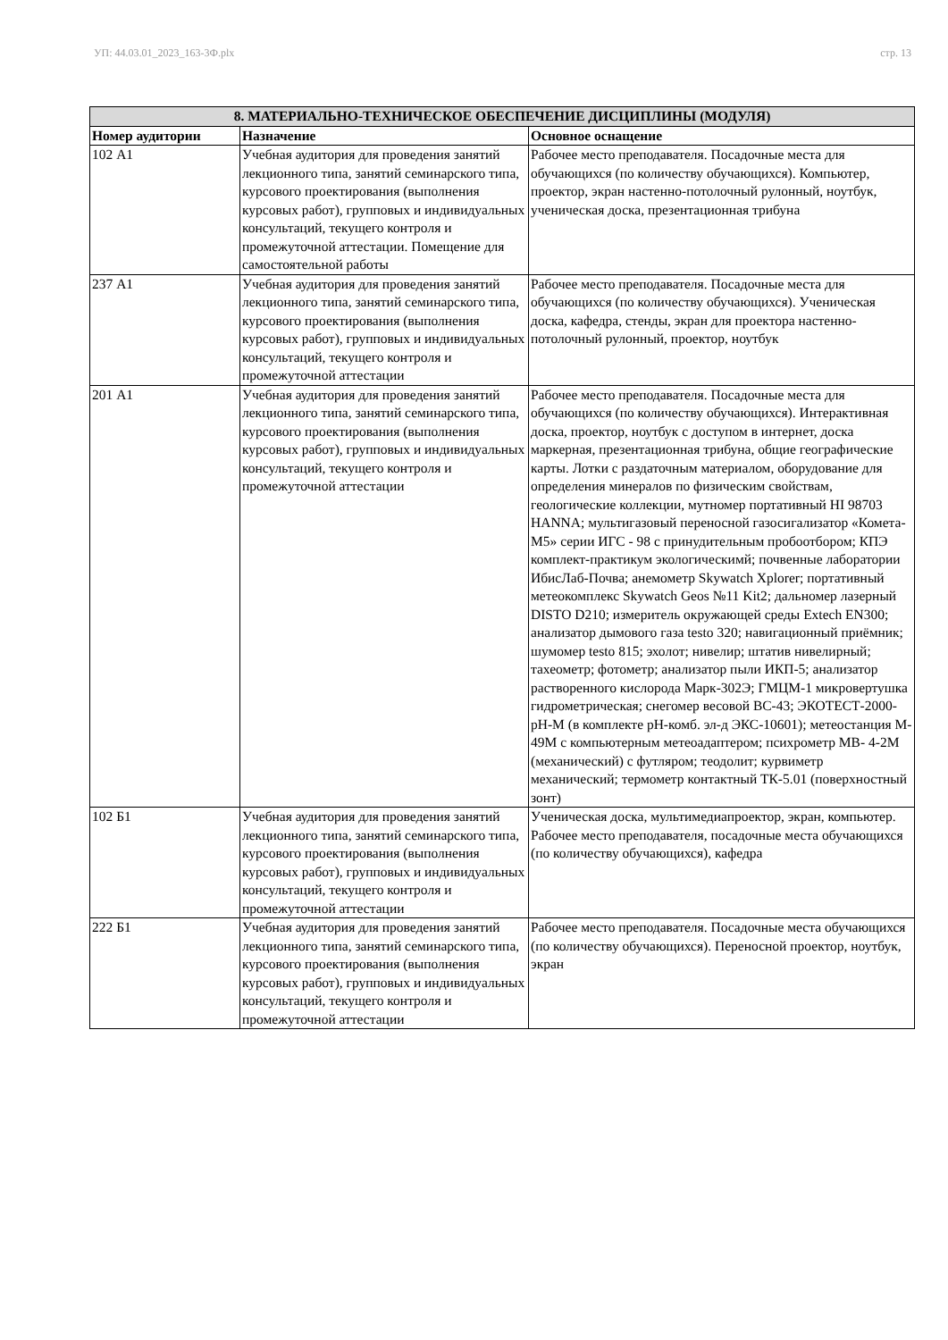УП: 44.03.01_2023_163-3Ф.plx стр. 13
| 8. МАТЕРИАЛЬНО-ТЕХНИЧЕСКОЕ ОБЕСПЕЧЕНИЕ ДИСЦИПЛИНЫ (МОДУЛЯ) | | |
| --- | --- | --- |
| Номер аудитории | Назначение | Основное оснащение |
| 102 А1 | Учебная аудитория для проведения занятий лекционного типа, занятий семинарского типа, курсового проектирования (выполнения курсовых работ), групповых и индивидуальных консультаций, текущего контроля и промежуточной аттестации. Помещение для самостоятельной работы | Рабочее место преподавателя. Посадочные места для обучающихся (по количеству обучающихся). Компьютер, проектор, экран настенно-потолочный рулонный, ноутбук, ученическая доска, презентационная трибуна |
| 237 А1 | Учебная аудитория для проведения занятий лекционного типа, занятий семинарского типа, курсового проектирования (выполнения курсовых работ), групповых и индивидуальных консультаций, текущего контроля и промежуточной аттестации | Рабочее место преподавателя. Посадочные места для обучающихся (по количеству обучающихся). Ученическая доска, кафедра, стенды, экран для проектора настенно-потолочный рулонный, проектор, ноутбук |
| 201 А1 | Учебная аудитория для проведения занятий лекционного типа, занятий семинарского типа, курсового проектирования (выполнения курсовых работ), групповых и индивидуальных консультаций, текущего контроля и промежуточной аттестации | Рабочее место преподавателя. Посадочные места для обучающихся (по количеству обучающихся). Интерактивная доска, проектор, ноутбук с доступом в интернет, доска маркерная, презентационная трибуна, общие географические карты. Лотки с раздаточным материалом, оборудование для определения минералов по физическим свойствам, геологические коллекции, мутномер портативный HI 98703 HANNA; мультигазовый переносной газосигализатор «Комета-М5» серии ИГС - 98 с принудительным пробоотбором; КПЭ комплект-практикум экологическимй; почвенные лаборатории ИбисЛаб-Почва; анемометр Skywatch Xplorer; портативный метеокомплекс Skywatch Geos №11 Kit2; дальномер лазерный DISTO D210; измеритель окружающей среды Extech EN300; анализатор дымового газа testo 320; навигационный приёмник; шумомер testo 815; эхолот; нивелир; штатив нивелирный; тахеометр; фотометр; анализатор пыли ИКП-5; анализатор растворенного кислорода Марк-302Э; ГМЦМ-1 микровертушка гидрометрическая; снегомер весовой ВС-43; ЭКОТЕСТ-2000-pH-M (в комплекте pH-комб. эл-д ЭКС-10601); метеостанция М- 49М с компьютерным метеоадаптером; психрометр МВ- 4-2М (механический) с футляром; теодолит; курвиметр механический; термометр контактный ТК-5.01 (поверхностный зонт) |
| 102 Б1 | Учебная аудитория для проведения занятий лекционного типа, занятий семинарского типа, курсового проектирования (выполнения курсовых работ), групповых и индивидуальных консультаций, текущего контроля и промежуточной аттестации | Ученическая доска, мультимедиапроектор, экран, компьютер. Рабочее место преподавателя, посадочные места обучающихся (по количеству обучающихся), кафедра |
| 222 Б1 | Учебная аудитория для проведения занятий лекционного типа, занятий семинарского типа, курсового проектирования (выполнения курсовых работ), групповых и индивидуальных консультаций, текущего контроля и промежуточной аттестации | Рабочее место преподавателя. Посадочные места обучающихся (по количеству обучающихся). Переносной проектор, ноутбук, экран |